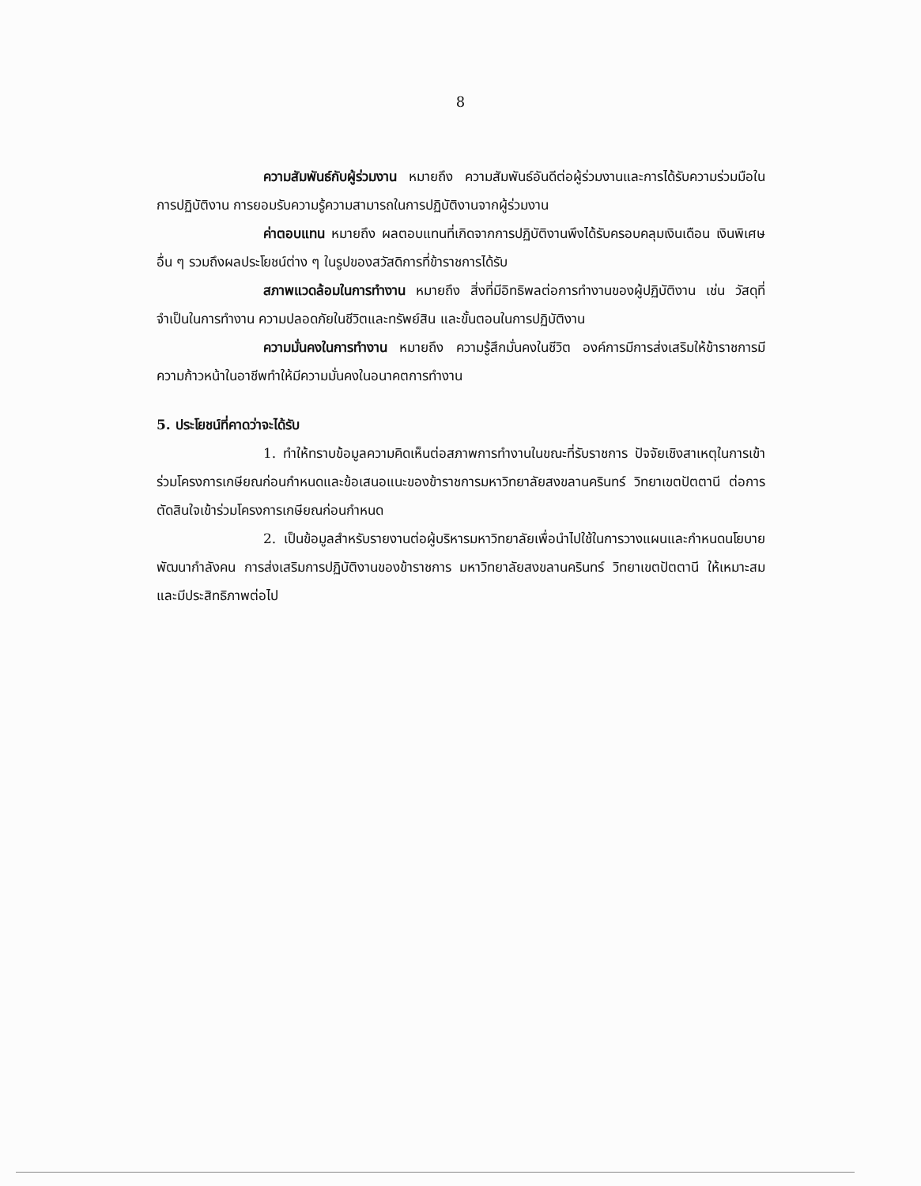8
ความสัมพันธ์กับผู้ร่วมงาน หมายถึง ความสัมพันธ์อันดีต่อผู้ร่วมงานและการได้รับความร่วมมือในการปฏิบัติงาน การยอมรับความรู้ความสามารถในการปฏิบัติงานจากผู้ร่วมงาน
ค่าตอบแทน หมายถึง ผลตอบแทนที่เกิดจากการปฏิบัติงานพึงได้รับครอบคลุมเงินเดือน เงินพิเศษอื่น ๆ รวมถึงผลประโยชน์ต่าง ๆ ในรูปของสวัสดิการที่ข้าราชการได้รับ
สภาพแวดล้อมในการทำงาน หมายถึง สิ่งที่มีอิทธิพลต่อการทำงานของผู้ปฏิบัติงาน เช่น วัสดุที่จำเป็นในการทำงาน ความปลอดภัยในชีวิตและทรัพย์สิน และขั้นตอนในการปฏิบัติงาน
ความมั่นคงในการทำงาน หมายถึง ความรู้สึกมั่นคงในชีวิต องค์การมีการส่งเสริมให้ข้าราชการมีความก้าวหน้าในอาชีพทำให้มีความมั่นคงในอนาคตการทำงาน
5. ประโยชน์ที่คาดว่าจะได้รับ
1. ทำให้ทราบข้อมูลความคิดเห็นต่อสภาพการทำงานในขณะที่รับราชการ ปัจจัยเชิงสาเหตุในการเข้าร่วมโครงการเกษียณก่อนกำหนดและข้อเสนอแนะของข้าราชการมหาวิทยาลัยสงขลานครินทร์ วิทยาเขตปัตตานี ต่อการตัดสินใจเข้าร่วมโครงการเกษียณก่อนกำหนด
2. เป็นข้อมูลสำหรับรายงานต่อผู้บริหารมหาวิทยาลัยเพื่อนำไปใช้ในการวางแผนและกำหนดนโยบายพัฒนากำลังคน การส่งเสริมการปฏิบัติงานของข้าราชการ มหาวิทยาลัยสงขลานครินทร์ วิทยาเขตปัตตานี ให้เหมาะสมและมีประสิทธิภาพต่อไป